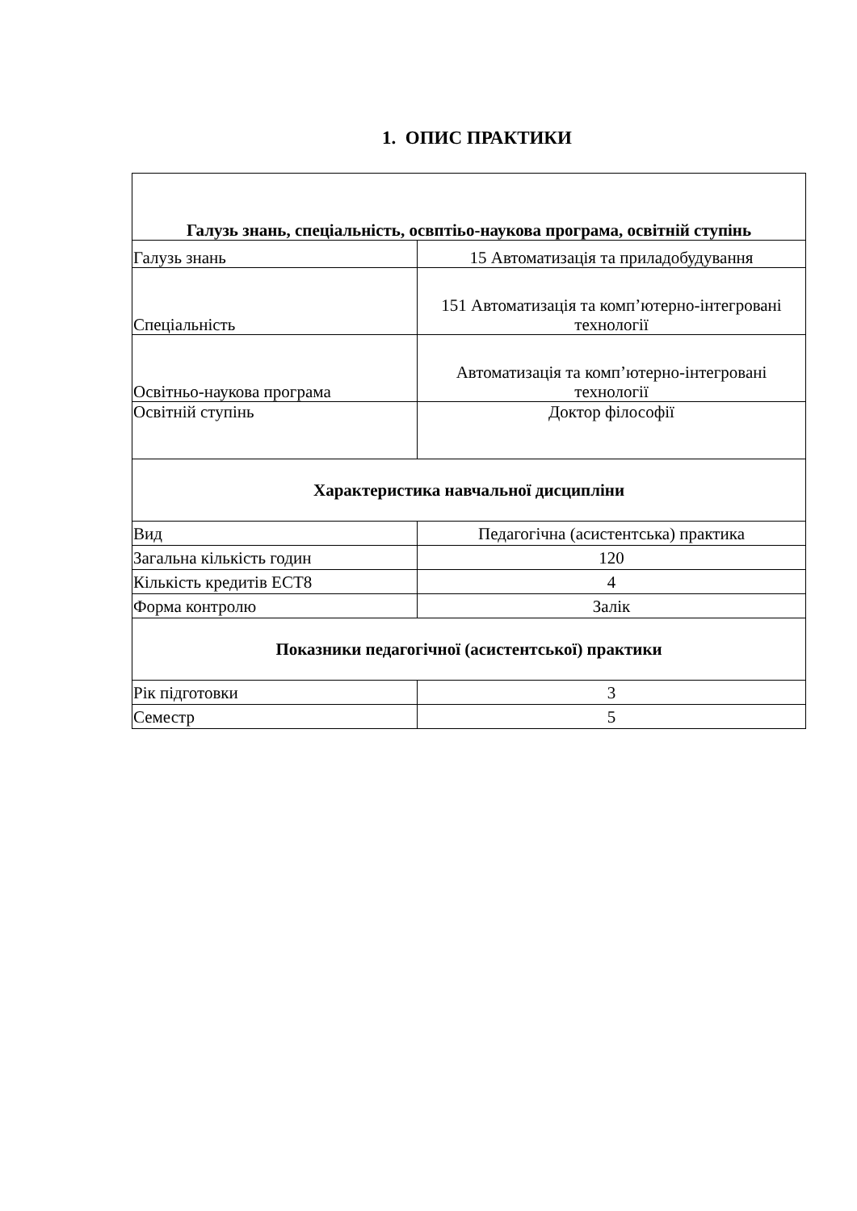1. ОПИС ПРАКТИКИ
| Галузь знань, спеціальність, освптіьо-наукова програма, освітній ступінь | |
| --- | --- |
| Галузь знань | 15 Автоматизація та приладобудування |
| Спеціальність | 151 Автоматизація та комп’ютерно-інтегровані технології |
| Освітньо-наукова програма | Автоматизація та комп’ютерно-інтегровані технології |
| Освітній ступінь | Доктор філософії |
| Характеристика навчальної дисципліни | |
| Вид | Педагогічна (асистентська) практика |
| Загальна кількість годин | 120 |
| Кількість кредитів ЕСТ8 | 4 |
| Форма контролю | Залік |
| Показники педагогічної (асистентської) практики | |
| Рік підготовки | 3 |
| Семестр | 5 |